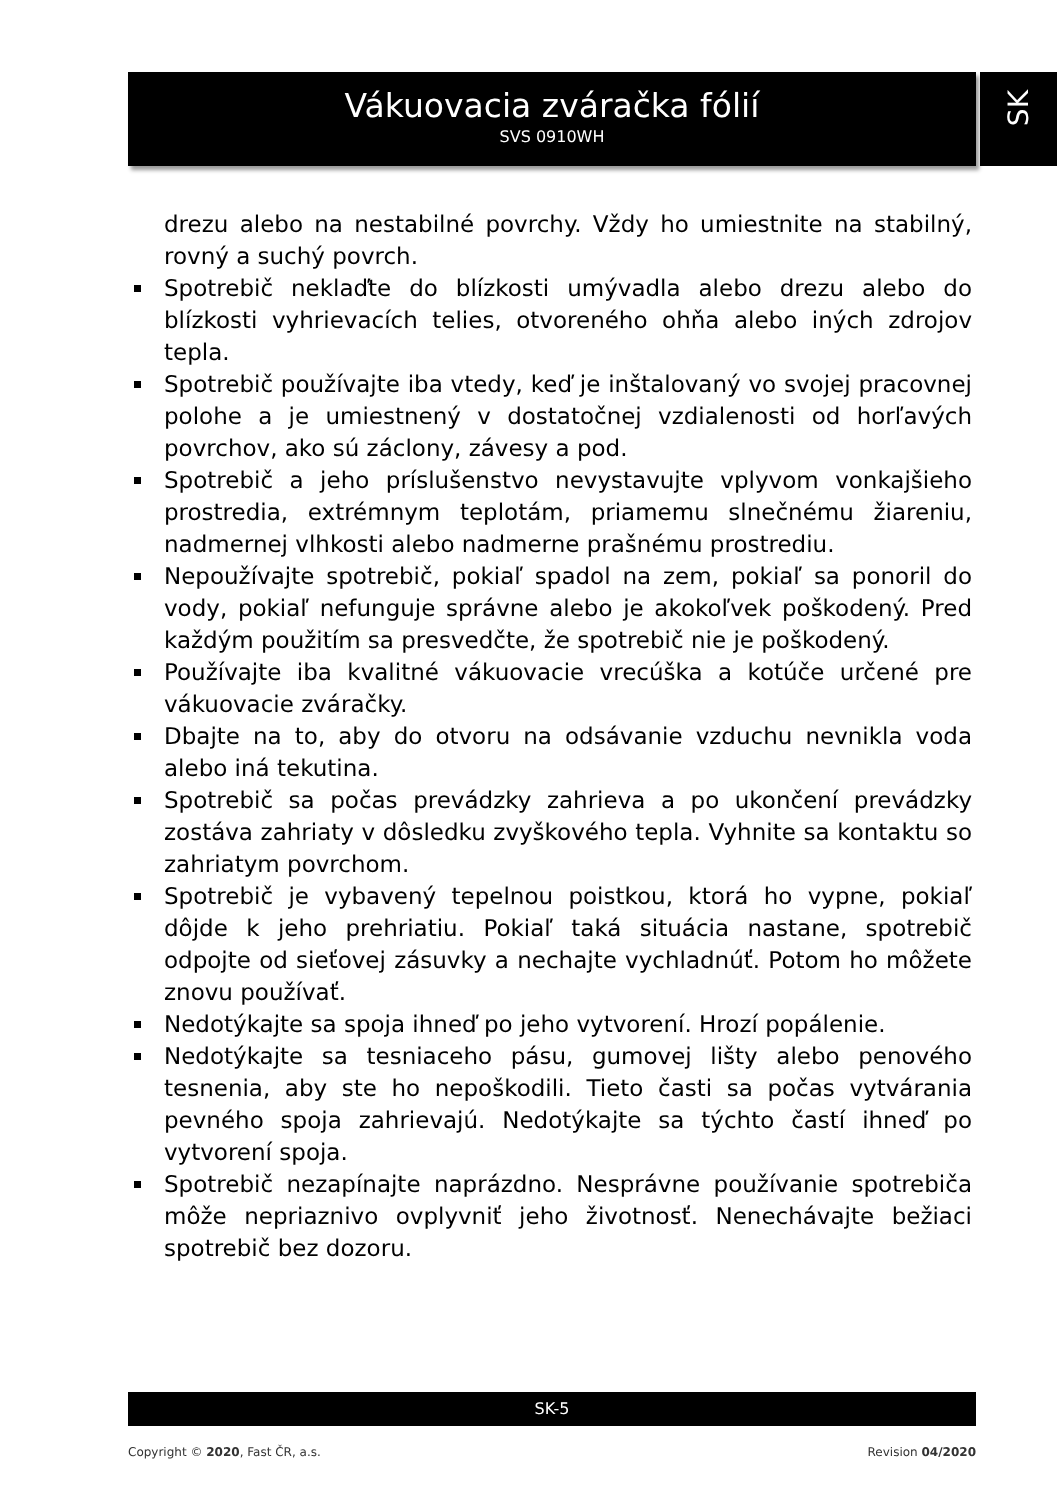Vákuovacia zváračka fólií
SVS 0910WH
SK
drezu alebo na nestabilné povrchy. Vždy ho umiestnite na stabilný, rovný a suchý povrch.
Spotrebič neklaďte do blízkosti umývadla alebo drezu alebo do blízkosti vyhrievacích telies, otvoreného ohňa alebo iných zdrojov tepla.
Spotrebič používajte iba vtedy, keď je inštalovaný vo svojej pracovnej polohe a je umiestnený v dostatočnej vzdialenosti od horľavých povrchov, ako sú záclony, závesy a pod.
Spotrebič a jeho príslušenstvo nevystavujte vplyvom vonkajšieho prostredia, extrémnym teplotám, priamemu slnečnému žiareniu, nadmernej vlhkosti alebo nadmerne prašnému prostrediu.
Nepoužívajte spotrebič, pokiaľ spadol na zem, pokiaľ sa ponoril do vody, pokiaľ nefunguje správne alebo je akokoľvek poškodený. Pred každým použitím sa presvedčte, že spotrebič nie je poškodený.
Používajte iba kvalitné vákuovacie vrecúška a kotúče určené pre vákuovacie zváračky.
Dbajte na to, aby do otvoru na odsávanie vzduchu nevnikla voda alebo iná tekutina.
Spotrebič sa počas prevádzky zahrieva a po ukončení prevádzky zostáva zahriaty v dôsledku zvyškového tepla. Vyhnite sa kontaktu so zahriatym povrchom.
Spotrebič je vybavený tepelnou poistkou, ktorá ho vypne, pokiaľ dôjde k jeho prehriatiu. Pokiaľ taká situácia nastane, spotrebič odpojte od sieťovej zásuvky a nechajte vychladnúť. Potom ho môžete znovu používať.
Nedotýkajte sa spoja ihneď po jeho vytvorení. Hrozí popálenie.
Nedotýkajte sa tesniaceho pásu, gumovej lišty alebo penového tesnenia, aby ste ho nepoškodili. Tieto časti sa počas vytvárania pevného spoja zahrievajú. Nedotýkajte sa týchto častí ihneď po vytvorení spoja.
Spotrebič nezapínajte naprázdno. Nesprávne používanie spotrebiča môže nepriaznivo ovplyvniť jeho životnosť. Nenechávajte bežiaci spotrebič bez dozoru.
SK-5
Copyright © 2020, Fast ČR, a.s. Revision 04/2020